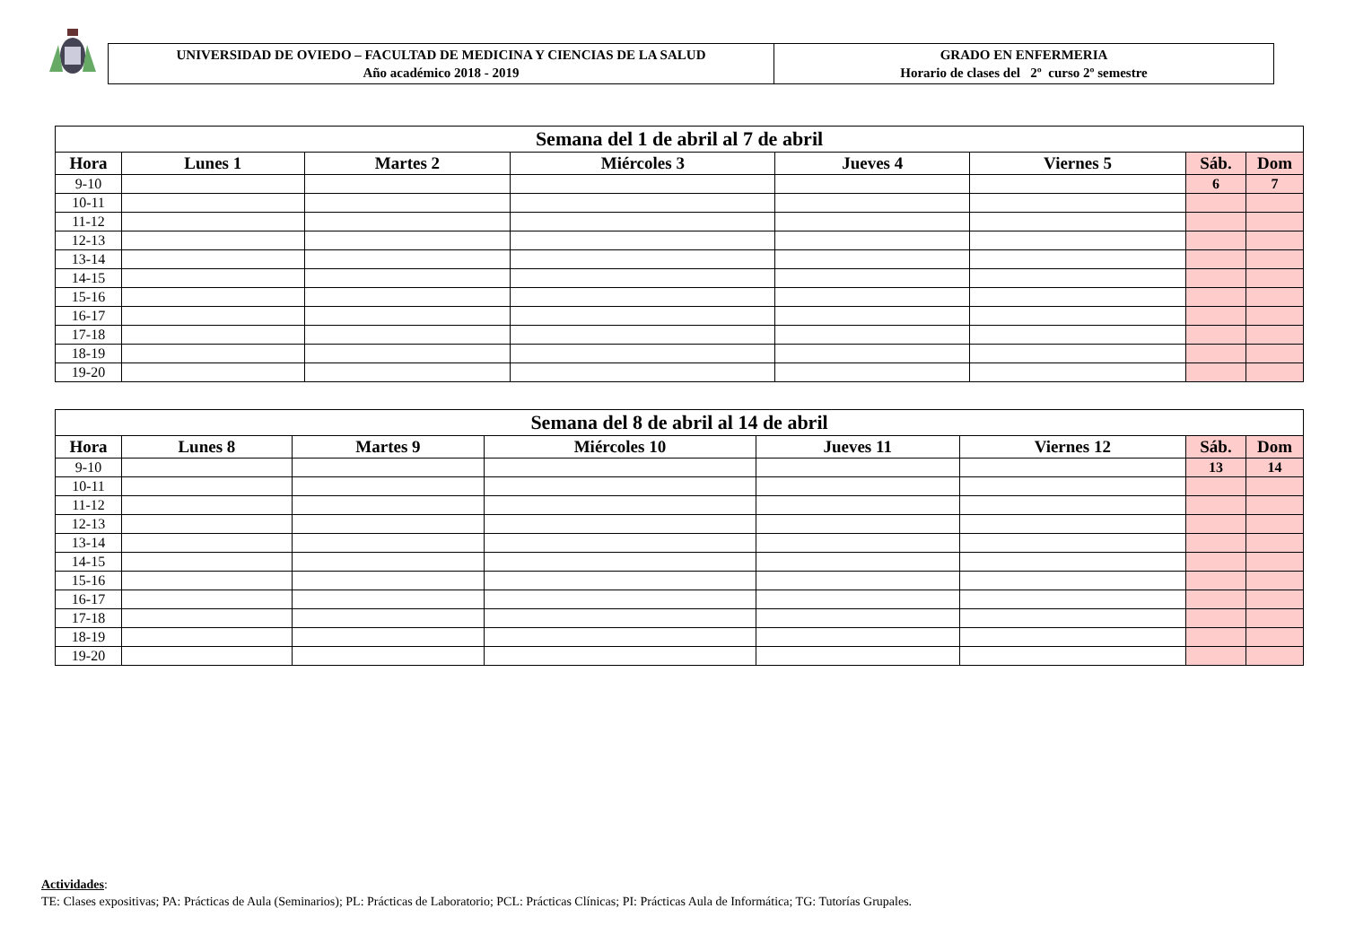UNIVERSIDAD DE OVIEDO – FACULTAD DE MEDICINA Y CIENCIAS DE LA SALUD
Año académico 2018 - 2019
GRADO EN ENFERMERIA
Horario de clases del 2º curso 2º semestre
| Semana del 1 de abril al 7 de abril | | | | | | | |
| --- | --- | --- | --- | --- | --- | --- | --- |
| Hora | Lunes 1 | Martes 2 | Miércoles 3 | Jueves 4 | Viernes 5 | Sáb. | Dom |
| 9-10 | | | | | | 6 | 7 |
| 10-11 | | | | | | | |
| 11-12 | | | | | | | |
| 12-13 | | | | | | | |
| 13-14 | | | | | | | |
| 14-15 | | | | | | | |
| 15-16 | | | | | | | |
| 16-17 | | | | | | | |
| 17-18 | | | | | | | |
| 18-19 | | | | | | | |
| 19-20 | | | | | | | |
| Semana del 8 de abril al 14 de abril | | | | | | | |
| --- | --- | --- | --- | --- | --- | --- | --- |
| Hora | Lunes 8 | Martes 9 | Miércoles 10 | Jueves 11 | Viernes 12 | Sáb. | Dom |
| 9-10 | | | | | | 13 | 14 |
| 10-11 | | | | | | | |
| 11-12 | | | | | | | |
| 12-13 | | | | | | | |
| 13-14 | | | | | | | |
| 14-15 | | | | | | | |
| 15-16 | | | | | | | |
| 16-17 | | | | | | | |
| 17-18 | | | | | | | |
| 18-19 | | | | | | | |
| 19-20 | | | | | | | |
Actividades:
TE: Clases expositivas; PA: Prácticas de Aula (Seminarios); PL: Prácticas de Laboratorio; PCL: Prácticas Clínicas; PI: Prácticas Aula de Informática; TG: Tutorías Grupales.